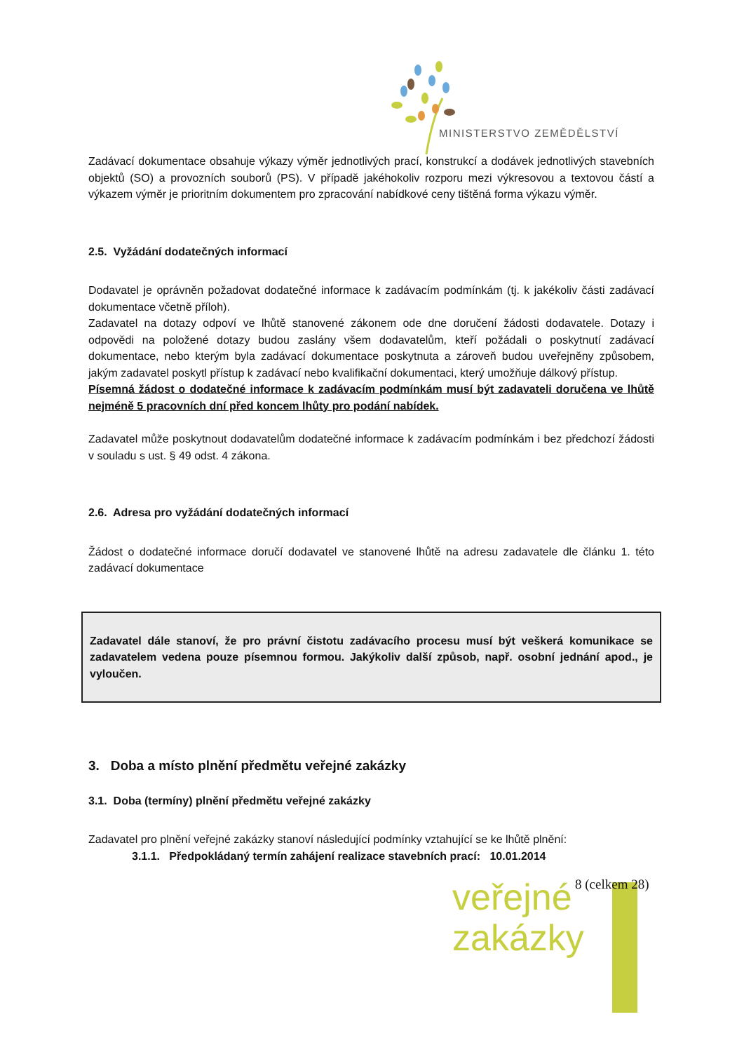MINISTERSTVO ZEMĚDĚLSTVÍ
Zadávací dokumentace obsahuje výkazy výměr jednotlivých prací, konstrukcí a dodávek jednotlivých stavebních objektů (SO) a provozních souborů (PS). V případě jakéhokoliv rozporu mezi výkresovou a textovou částí a výkazem výměr je prioritním dokumentem pro zpracování nabídkové ceny tištěná forma výkazu výměr.
2.5. Vyžádání dodatečných informací
Dodavatel je oprávněn požadovat dodatečné informace k zadávacím podmínkám (tj. k jakékoliv části zadávací dokumentace včetně příloh).
Zadavatel na dotazy odpoví ve lhůtě stanovené zákonem ode dne doručení žádosti dodavatele. Dotazy i odpovědi na položené dotazy budou zaslány všem dodavatelům, kteří požádali o poskytnutí zadávací dokumentace, nebo kterým byla zadávací dokumentace poskytnuta a zároveň budou uveřejněny způsobem, jakým zadavatel poskytl přístup k zadávací nebo kvalifikační dokumentaci, který umožňuje dálkový přístup.
Písemná žádost o dodatečné informace k zadávacím podmínkám musí být zadavateli doručena ve lhůtě nejméně 5 pracovních dní před koncem lhůty pro podání nabídek.
Zadavatel může poskytnout dodavatelům dodatečné informace k zadávacím podmínkám i bez předchozí žádosti v souladu s ust. § 49 odst. 4 zákona.
2.6. Adresa pro vyžádání dodatečných informací
Žádost o dodatečné informace doručí dodavatel ve stanovené lhůtě na adresu zadavatele dle článku 1. této zadávací dokumentace
Zadavatel dále stanoví, že pro právní čistotu zadávacího procesu musí být veškerá komunikace se zadavatelem vedena pouze písemnou formou. Jakýkoliv další způsob, např. osobní jednání apod., je vyloučen.
3. Doba a místo plnění předmětu veřejné zakázky
3.1. Doba (termíny) plnění předmětu veřejné zakázky
Zadavatel pro plnění veřejné zakázky stanoví následující podmínky vztahující se ke lhůtě plnění:
3.1.1. Předpokládaný termín zahájení realizace stavebních prací: 10.01.2014
veřejné
zakázky
8 (celkem 28)